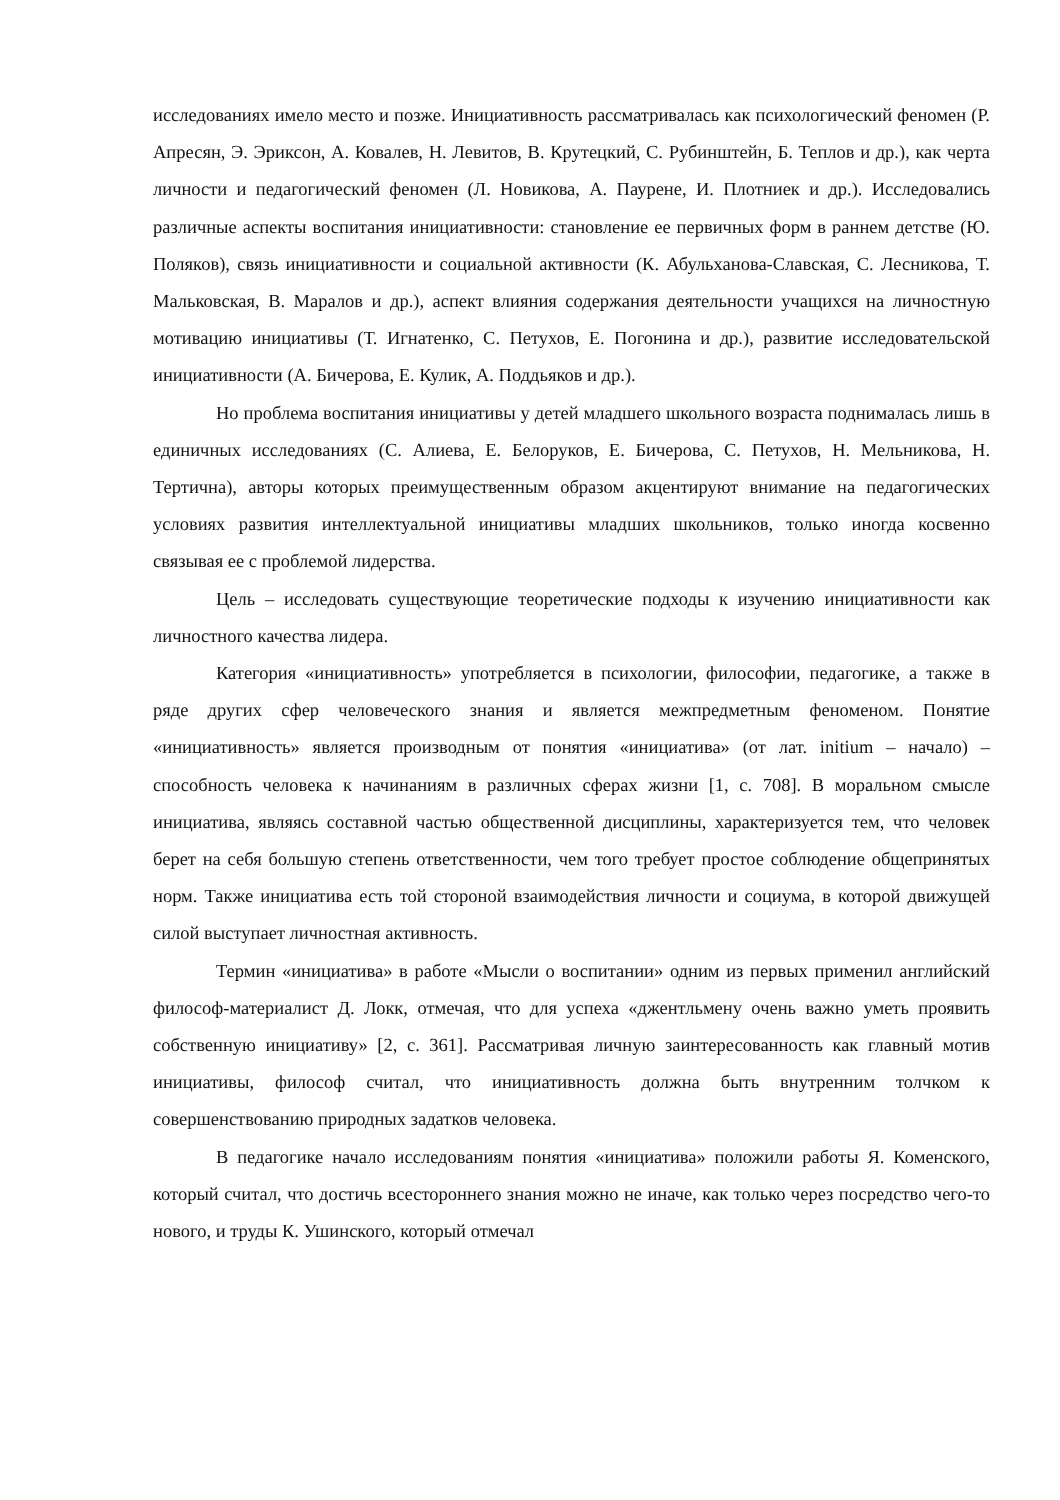исследованиях имело место и позже. Инициативность рассматривалась как психологический феномен (Р. Апресян, Э. Эриксон, А. Ковалев, Н. Левитов, В. Крутецкий, С. Рубинштейн, Б. Теплов и др.), как черта личности и педагогический феномен (Л. Новикова, А. Паурене, И. Плотниек и др.). Исследовались различные аспекты воспитания инициативности: становление ее первичных форм в раннем детстве (Ю. Поляков), связь инициативности и социальной активности (К. Абульханова-Славская, С. Лесникова, Т. Мальковская, В. Маралов и др.), аспект влияния содержания деятельности учащихся на личностную мотивацию инициативы (Т. Игнатенко, С. Петухов, Е. Погонина и др.), развитие исследовательской инициативности (А. Бичерова, Е. Кулик, А. Поддьяков и др.).
Но проблема воспитания инициативы у детей младшего школьного возраста поднималась лишь в единичных исследованиях (С. Алиева, Е. Белоруков, Е. Бичерова, С. Петухов, Н. Мельникова, Н. Тертична), авторы которых преимущественным образом акцентируют внимание на педагогических условиях развития интеллектуальной инициативы младших школьников, только иногда косвенно связывая ее с проблемой лидерства.
Цель – исследовать существующие теоретические подходы к изучению инициативности как личностного качества лидера.
Категория «инициативность» употребляется в психологии, философии, педагогике, а также в ряде других сфер человеческого знания и является межпредметным феноменом. Понятие «инициативность» является производным от понятия «инициатива» (от лат. initium – начало) – способность человека к начинаниям в различных сферах жизни [1, с. 708]. В моральном смысле инициатива, являясь составной частью общественной дисциплины, характеризуется тем, что человек берет на себя большую степень ответственности, чем того требует простое соблюдение общепринятых норм. Также инициатива есть той стороной взаимодействия личности и социума, в которой движущей силой выступает личностная активность.
Термин «инициатива» в работе «Мысли о воспитании» одним из первых применил английский философ-материалист Д. Локк, отмечая, что для успеха «джентльмену очень важно уметь проявить собственную инициативу» [2, с. 361]. Рассматривая личную заинтересованность как главный мотив инициативы, философ считал, что инициативность должна быть внутренним толчком к совершенствованию природных задатков человека.
В педагогике начало исследованиям понятия «инициатива» положили работы Я. Коменского, который считал, что достичь всестороннего знания можно не иначе, как только через посредство чего-то нового, и труды К. Ушинского, который отмечал